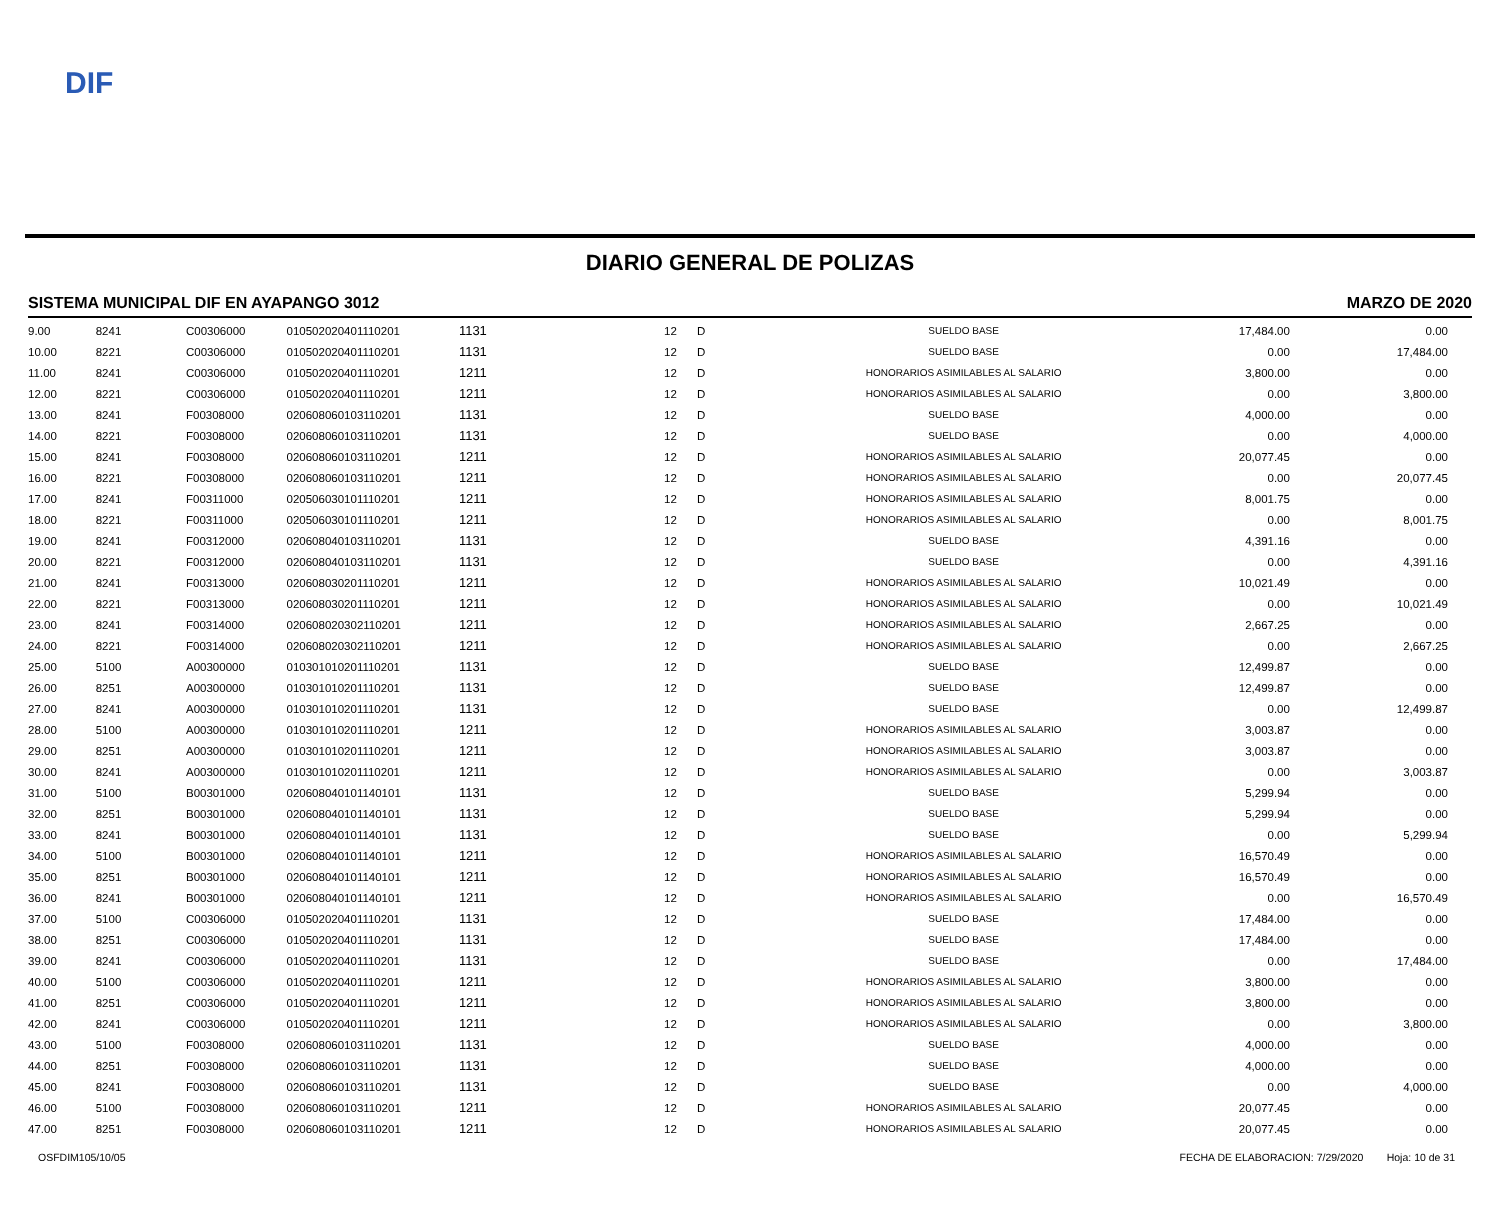DIF
DIARIO GENERAL DE POLIZAS
SISTEMA MUNICIPAL DIF EN AYAPANGO 3012 MARZO DE 2020
| 9.00 | 8241 | C00306000 | 010502020401110201 | 1131 | 12 | D | SUELDO BASE | 17,484.00 | 0.00 |
| 10.00 | 8221 | C00306000 | 010502020401110201 | 1131 | 12 | D | SUELDO BASE | 0.00 | 17,484.00 |
| 11.00 | 8241 | C00306000 | 010502020401110201 | 1211 | 12 | D | HONORARIOS ASIMILABLES AL SALARIO | 3,800.00 | 0.00 |
| 12.00 | 8221 | C00306000 | 010502020401110201 | 1211 | 12 | D | HONORARIOS ASIMILABLES AL SALARIO | 0.00 | 3,800.00 |
| 13.00 | 8241 | F00308000 | 020608060103110201 | 1131 | 12 | D | SUELDO BASE | 4,000.00 | 0.00 |
| 14.00 | 8221 | F00308000 | 020608060103110201 | 1131 | 12 | D | SUELDO BASE | 0.00 | 4,000.00 |
| 15.00 | 8241 | F00308000 | 020608060103110201 | 1211 | 12 | D | HONORARIOS ASIMILABLES AL SALARIO | 20,077.45 | 0.00 |
| 16.00 | 8221 | F00308000 | 020608060103110201 | 1211 | 12 | D | HONORARIOS ASIMILABLES AL SALARIO | 0.00 | 20,077.45 |
| 17.00 | 8241 | F00311000 | 020506030101110201 | 1211 | 12 | D | HONORARIOS ASIMILABLES AL SALARIO | 8,001.75 | 0.00 |
| 18.00 | 8221 | F00311000 | 020506030101110201 | 1211 | 12 | D | HONORARIOS ASIMILABLES AL SALARIO | 0.00 | 8,001.75 |
| 19.00 | 8241 | F00312000 | 020608040103110201 | 1131 | 12 | D | SUELDO BASE | 4,391.16 | 0.00 |
| 20.00 | 8221 | F00312000 | 020608040103110201 | 1131 | 12 | D | SUELDO BASE | 0.00 | 4,391.16 |
| 21.00 | 8241 | F00313000 | 020608030201110201 | 1211 | 12 | D | HONORARIOS ASIMILABLES AL SALARIO | 10,021.49 | 0.00 |
| 22.00 | 8221 | F00313000 | 020608030201110201 | 1211 | 12 | D | HONORARIOS ASIMILABLES AL SALARIO | 0.00 | 10,021.49 |
| 23.00 | 8241 | F00314000 | 020608020302110201 | 1211 | 12 | D | HONORARIOS ASIMILABLES AL SALARIO | 2,667.25 | 0.00 |
| 24.00 | 8221 | F00314000 | 020608020302110201 | 1211 | 12 | D | HONORARIOS ASIMILABLES AL SALARIO | 0.00 | 2,667.25 |
| 25.00 | 5100 | A00300000 | 010301010201110201 | 1131 | 12 | D | SUELDO BASE | 12,499.87 | 0.00 |
| 26.00 | 8251 | A00300000 | 010301010201110201 | 1131 | 12 | D | SUELDO BASE | 12,499.87 | 0.00 |
| 27.00 | 8241 | A00300000 | 010301010201110201 | 1131 | 12 | D | SUELDO BASE | 0.00 | 12,499.87 |
| 28.00 | 5100 | A00300000 | 010301010201110201 | 1211 | 12 | D | HONORARIOS ASIMILABLES AL SALARIO | 3,003.87 | 0.00 |
| 29.00 | 8251 | A00300000 | 010301010201110201 | 1211 | 12 | D | HONORARIOS ASIMILABLES AL SALARIO | 3,003.87 | 0.00 |
| 30.00 | 8241 | A00300000 | 010301010201110201 | 1211 | 12 | D | HONORARIOS ASIMILABLES AL SALARIO | 0.00 | 3,003.87 |
| 31.00 | 5100 | B00301000 | 020608040101140101 | 1131 | 12 | D | SUELDO BASE | 5,299.94 | 0.00 |
| 32.00 | 8251 | B00301000 | 020608040101140101 | 1131 | 12 | D | SUELDO BASE | 5,299.94 | 0.00 |
| 33.00 | 8241 | B00301000 | 020608040101140101 | 1131 | 12 | D | SUELDO BASE | 0.00 | 5,299.94 |
| 34.00 | 5100 | B00301000 | 020608040101140101 | 1211 | 12 | D | HONORARIOS ASIMILABLES AL SALARIO | 16,570.49 | 0.00 |
| 35.00 | 8251 | B00301000 | 020608040101140101 | 1211 | 12 | D | HONORARIOS ASIMILABLES AL SALARIO | 16,570.49 | 0.00 |
| 36.00 | 8241 | B00301000 | 020608040101140101 | 1211 | 12 | D | HONORARIOS ASIMILABLES AL SALARIO | 0.00 | 16,570.49 |
| 37.00 | 5100 | C00306000 | 010502020401110201 | 1131 | 12 | D | SUELDO BASE | 17,484.00 | 0.00 |
| 38.00 | 8251 | C00306000 | 010502020401110201 | 1131 | 12 | D | SUELDO BASE | 17,484.00 | 0.00 |
| 39.00 | 8241 | C00306000 | 010502020401110201 | 1131 | 12 | D | SUELDO BASE | 0.00 | 17,484.00 |
| 40.00 | 5100 | C00306000 | 010502020401110201 | 1211 | 12 | D | HONORARIOS ASIMILABLES AL SALARIO | 3,800.00 | 0.00 |
| 41.00 | 8251 | C00306000 | 010502020401110201 | 1211 | 12 | D | HONORARIOS ASIMILABLES AL SALARIO | 3,800.00 | 0.00 |
| 42.00 | 8241 | C00306000 | 010502020401110201 | 1211 | 12 | D | HONORARIOS ASIMILABLES AL SALARIO | 0.00 | 3,800.00 |
| 43.00 | 5100 | F00308000 | 020608060103110201 | 1131 | 12 | D | SUELDO BASE | 4,000.00 | 0.00 |
| 44.00 | 8251 | F00308000 | 020608060103110201 | 1131 | 12 | D | SUELDO BASE | 4,000.00 | 0.00 |
| 45.00 | 8241 | F00308000 | 020608060103110201 | 1131 | 12 | D | SUELDO BASE | 0.00 | 4,000.00 |
| 46.00 | 5100 | F00308000 | 020608060103110201 | 1211 | 12 | D | HONORARIOS ASIMILABLES AL SALARIO | 20,077.45 | 0.00 |
| 47.00 | 8251 | F00308000 | 020608060103110201 | 1211 | 12 | D | HONORARIOS ASIMILABLES AL SALARIO | 20,077.45 | 0.00 |
OSFDIM105/10/05 FECHA DE ELABORACION: 7/29/2020 Hoja: 10 de 31